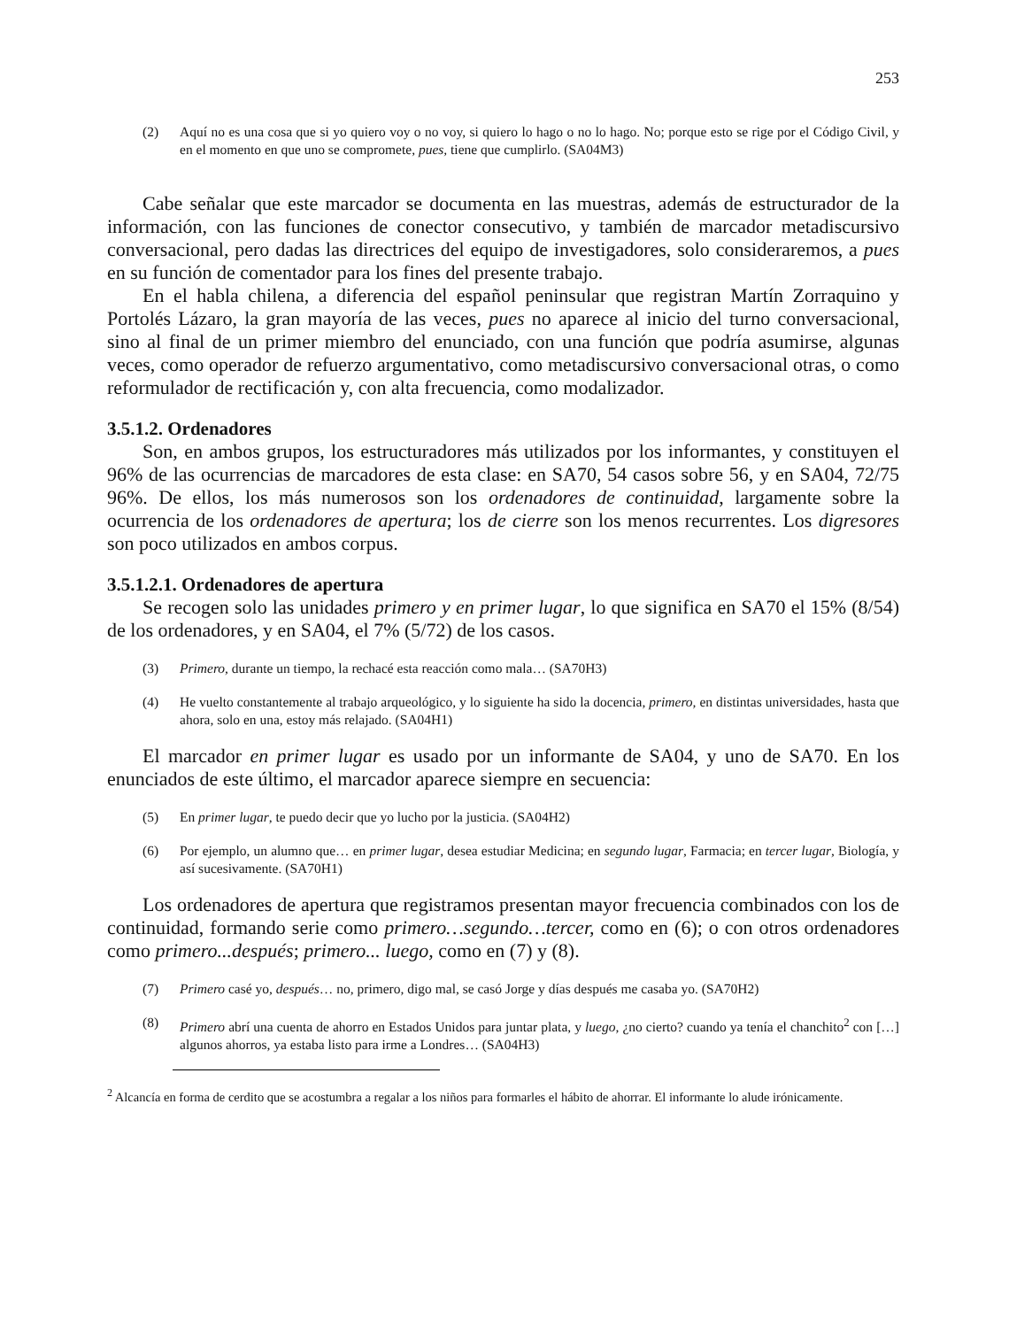253
(2) Aquí no es una cosa que si yo quiero voy o no voy, si quiero lo hago o no lo hago. No; porque esto se rige por el Código Civil, y en el momento en que uno se compromete, pues, tiene que cumplirlo. (SA04M3)
Cabe señalar que este marcador se documenta en las muestras, además de estructurador de la información, con las funciones de conector consecutivo, y también de marcador metadiscursivo conversacional, pero dadas las directrices del equipo de investigadores, solo consideraremos, a pues en su función de comentador para los fines del presente trabajo.
En el habla chilena, a diferencia del español peninsular que registran Martín Zorraquino y Portolés Lázaro, la gran mayoría de las veces, pues no aparece al inicio del turno conversacional, sino al final de un primer miembro del enunciado, con una función que podría asumirse, algunas veces, como operador de refuerzo argumentativo, como metadiscursivo conversacional otras, o como reformulador de rectificación y, con alta frecuencia, como modalizador.
3.5.1.2. Ordenadores
Son, en ambos grupos, los estructuradores más utilizados por los informantes, y constituyen el 96% de las ocurrencias de marcadores de esta clase: en SA70, 54 casos sobre 56, y en SA04, 72/75 96%. De ellos, los más numerosos son los ordenadores de continuidad, largamente sobre la ocurrencia de los ordenadores de apertura; los de cierre son los menos recurrentes. Los digresores son poco utilizados en ambos corpus.
3.5.1.2.1. Ordenadores de apertura
Se recogen solo las unidades primero y en primer lugar, lo que significa en SA70 el 15% (8/54) de los ordenadores, y en SA04, el 7% (5/72) de los casos.
(3) Primero, durante un tiempo, la rechacé esta reacción como mala… (SA70H3)
(4) He vuelto constantemente al trabajo arqueológico, y lo siguiente ha sido la docencia, primero, en distintas universidades, hasta que ahora, solo en una, estoy más relajado. (SA04H1)
El marcador en primer lugar es usado por un informante de SA04, y uno de SA70. En los enunciados de este último, el marcador aparece siempre en secuencia:
(5) En primer lugar, te puedo decir que yo lucho por la justicia. (SA04H2)
(6) Por ejemplo, un alumno que… en primer lugar, desea estudiar Medicina; en segundo lugar, Farmacia; en tercer lugar, Biología, y así sucesivamente. (SA70H1)
Los ordenadores de apertura que registramos presentan mayor frecuencia combinados con los de continuidad, formando serie como primero…segundo…tercer, como en (6); o con otros ordenadores como primero...después; primero... luego, como en (7) y (8).
(7) Primero casé yo, después… no, primero, digo mal, se casó Jorge y días después me casaba yo. (SA70H2)
(8) Primero abrí una cuenta de ahorro en Estados Unidos para juntar plata, y luego, ¿no cierto? cuando ya tenía el chanchito<sup>2</sup> con […] algunos ahorros, ya estaba listo para irme a Londres… (SA04H3)
<sup>2</sup> Alcancía en forma de cerdito que se acostumbra a regalar a los niños para formarles el hábito de ahorrar. El informante lo alude irónicamente.